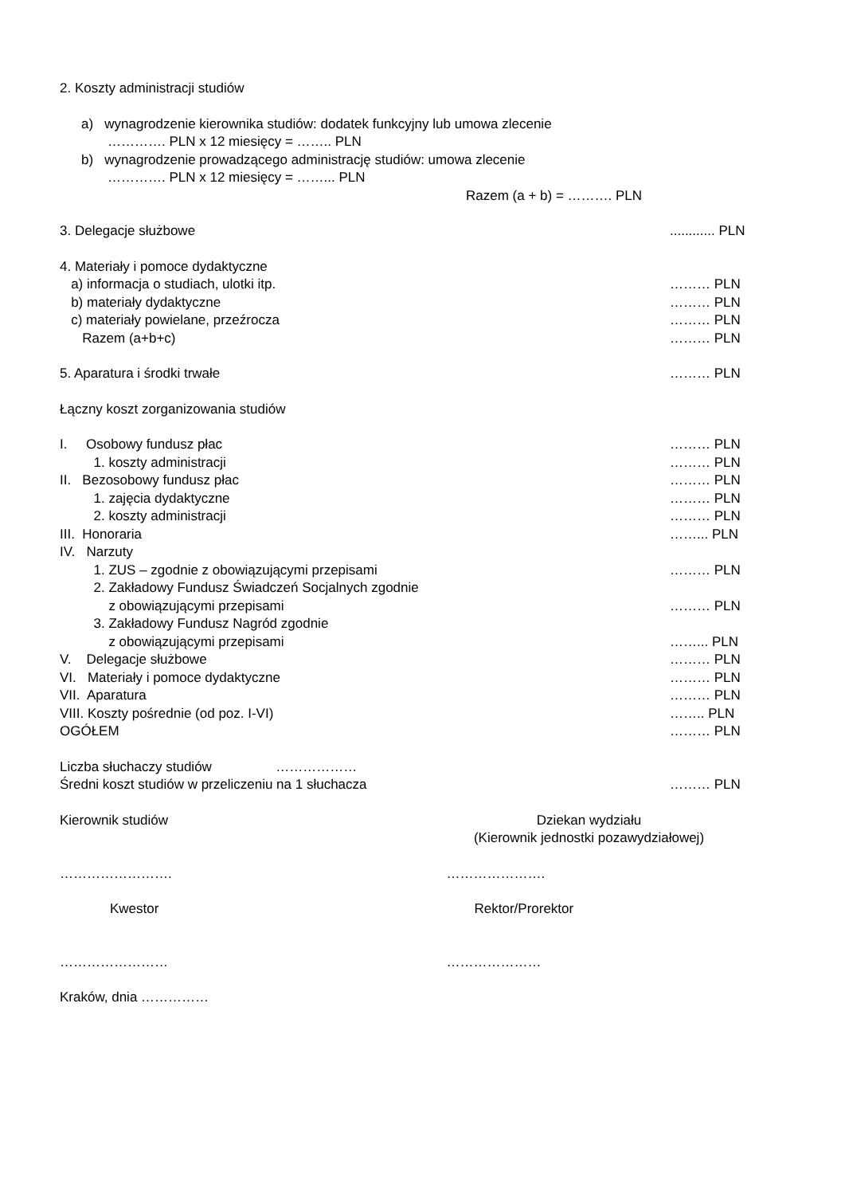2. Koszty administracji studiów
a) wynagrodzenie kierownika studiów: dodatek funkcyjny lub umowa zlecenie
…………. PLN x 12 miesięcy = …….. PLN
b) wynagrodzenie prowadzącego administrację studiów: umowa zlecenie
…………. PLN x 12 miesięcy = ……... PLN
Razem (a + b) = ………. PLN
3. Delegacje służbowe............ PLN
4. Materiały i pomoce dydaktyczne
a) informacja o studiach, ulotki itp. ……… PLN
b) materiały dydaktyczne ……… PLN
c) materiały powielane, przeźrocza ……… PLN
Razem (a+b+c) ……… PLN
5. Aparatura i środki trwałe ……… PLN
Łączny koszt zorganizowania studiów
I. Osobowy fundusz płac ……… PLN
1. koszty administracji ……… PLN
II. Bezosobowy fundusz płac ……… PLN
1. zajęcia dydaktyczne ……… PLN
2. koszty administracji ……… PLN
III. Honoraria ……... PLN
IV. Narzuty
1. ZUS – zgodnie z obowiązującymi przepisami ……… PLN
2. Zakładowy Fundusz Świadczeń Socjalnych zgodnie
z obowiązującymi przepisami ……… PLN
3. Zakładowy Fundusz Nagród zgodnie
z obowiązującymi przepisami ……... PLN
V. Delegacje służbowe ……… PLN
VI. Materiały i pomoce dydaktyczne ……… PLN
VII. Aparatura ……… PLN
VIII. Koszty pośrednie (od poz. I-VI) …….. PLN
OGÓŁEM ……… PLN
Liczba słuchaczy studiów ………………
Średni koszt studiów w przeliczeniu na 1 słuchacza ……… PLN
Kierownik studiów Dziekan wydziału
(Kierownik jednostki pozawydziałowej)
……………………. ………………….
Kwestor Rektor/Prorektor
…………………… …………………
Kraków, dnia ……………